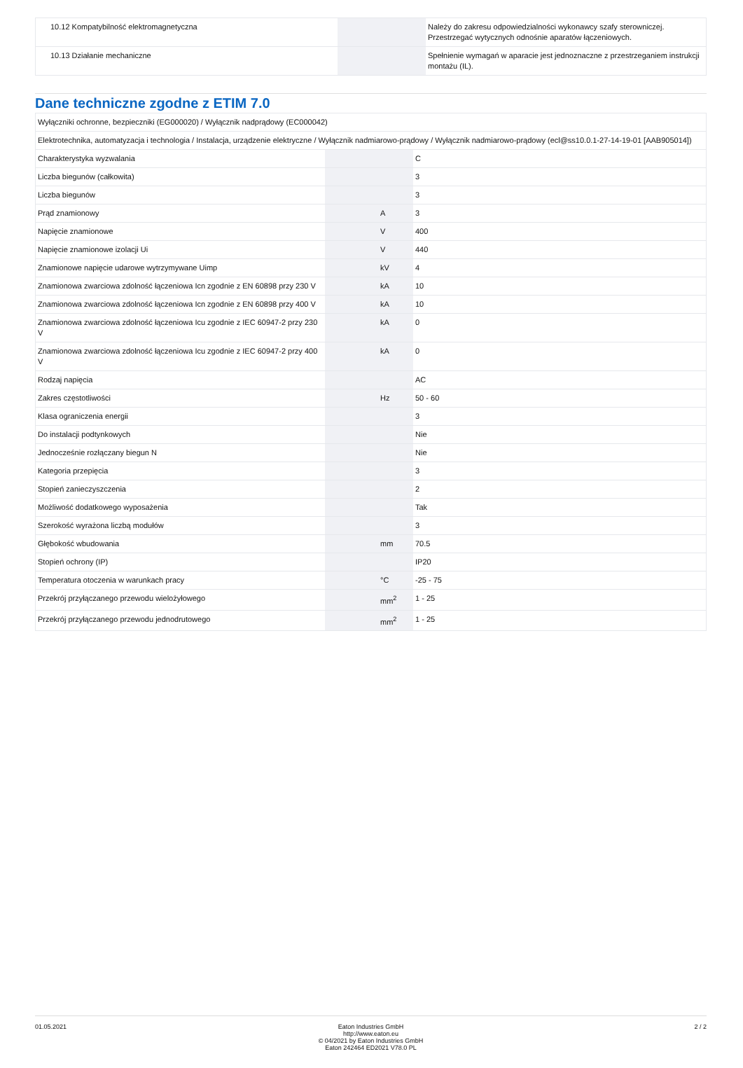| 10.12 Kompatybilność elektromagnetyczna | | | Należy do zakresu odpowiedzialności wykonawcy szafy sterowniczej. Przestrzegać wytycznych odnośnie aparatów łączeniowych. |
| 10.13 Działanie mechaniczne | | | Spełnienie wymagań w aparacie jest jednoznaczne z przestrzeganiem instrukcji montażu (IL). |
Dane techniczne zgodne z ETIM 7.0
| Wyłączniki ochronne, bezpieczniki (EG000020) / Wyłącznik nadprądowy (EC000042) | | | |
| Elektrotechnika, automatyzacja i technologia / Instalacja, urządzenie elektryczne / Wyłącznik nadmiarowo-prądowy / Wyłącznik nadmiarowo-prądowy (ecl@ss10.0.1-27-14-19-01 [AAB905014]) | | | |
| Charakterystyka wyzwalania | | | C |
| Liczba biegunów (całkowita) | | | 3 |
| Liczba biegunów | | | 3 |
| Prąd znamionowy | | A | 3 |
| Napięcie znamionowe | | V | 400 |
| Napięcie znamionowe izolacji Ui | | V | 440 |
| Znamionowe napięcie udarowe wytrzymywane Uimp | | kV | 4 |
| Znamionowa zwarciowa zdolność łączeniowa Icn zgodnie z EN 60898 przy 230 V | | kA | 10 |
| Znamionowa zwarciowa zdolność łączeniowa Icn zgodnie z EN 60898 przy 400 V | | kA | 10 |
| Znamionowa zwarciowa zdolność łączeniowa Icu zgodnie z IEC 60947-2 przy 230 V | | kA | 0 |
| Znamionowa zwarciowa zdolność łączeniowa Icu zgodnie z IEC 60947-2 przy 400 V | | kA | 0 |
| Rodzaj napięcia | | | AC |
| Zakres częstotliwości | | Hz | 50 - 60 |
| Klasa ograniczenia energii | | | 3 |
| Do instalacji podtynkowych | | | Nie |
| Jednocześnie rozłączany biegun N | | | Nie |
| Kategoria przepięcia | | | 3 |
| Stopień zanieczyszczenia | | | 2 |
| Możliwość dodatkowego wyposażenia | | | Tak |
| Szerokość wyrażona liczbą modułów | | | 3 |
| Głębokość wbudowania | | mm | 70.5 |
| Stopień ochrony (IP) | | | IP20 |
| Temperatura otoczenia w warunkach pracy | | °C | -25 - 75 |
| Przekrój przyłączanego przewodu wielożyłowego | | mm<sup>2</sup> | 1 - 25 |
| Przekrój przyłączanego przewodu jednodrutowego | | mm<sup>2</sup> | 1 - 25 |
01.05.2021 Eaton Industries GmbH
http://www.eaton.eu
© 04/2021 by Eaton Industries GmbH
Eaton 242464 ED2021 V78.0 PL
2 / 2